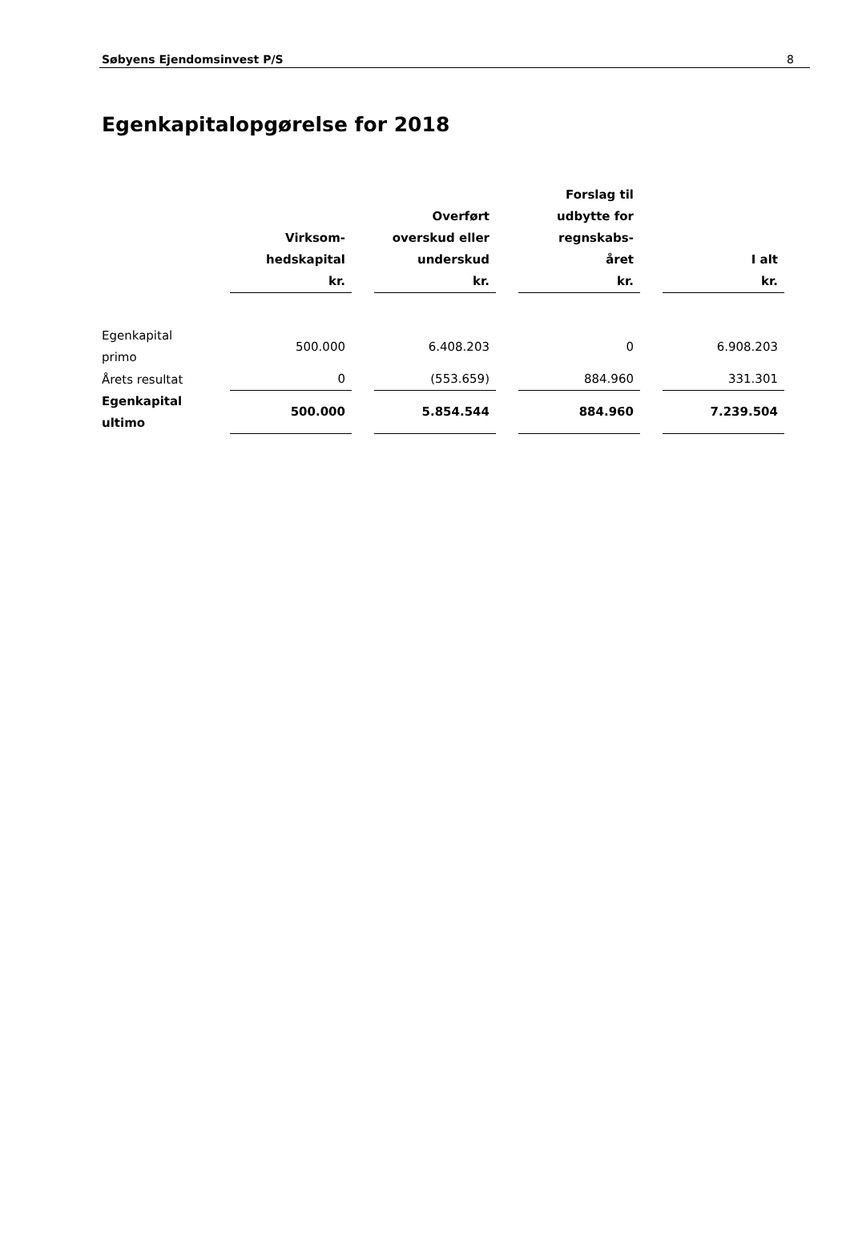Søbyens Ejendomsinvest P/S 8
Egenkapitalopgørelse for 2018
| | Virksom- hedskapital kr. | | Overført overskud eller underskud kr. | | Forslag til udbytte for regnskabs- året kr. | | I alt kr. |
| --- | --- | --- | --- | --- | --- | --- | --- |
| Egenkapital primo | 500.000 | | 6.408.203 | | 0 | | 6.908.203 |
| Årets resultat | 0 | | (553.659) | | 884.960 | | 331.301 |
| Egenkapital ultimo | 500.000 | | 5.854.544 | | 884.960 | | 7.239.504 |